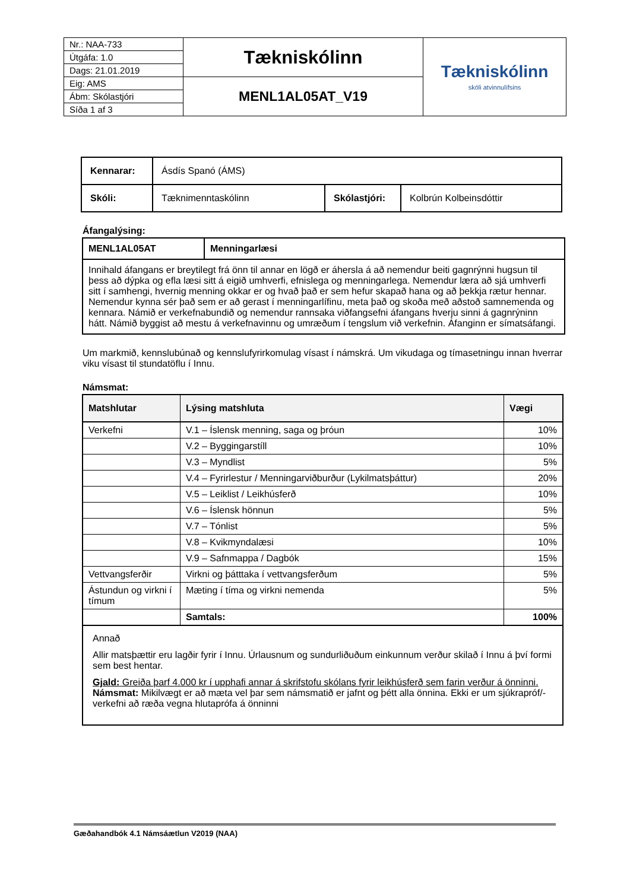| Nr.: NAA-733 | Tækniskólinn | Tækniskólinn skóli atvinnulífsins |
| Útgáfa: 1.0 | | |
| Dags: 21.01.2019 | | |
| Eig: AMS | MENL1AL05AT_V19 | |
| Ábm: Skólastjóri | | |
| Síða 1 af 3 | | |
| Kennarar: | Ásdís Spanó (ÁMS) | | |
| Skóli: | Tæknimenntaskólinn | Skólastjóri: | Kolbrún Kolbeinsdóttir |
Áfangalýsing:
| MENL1AL05AT | Menningarlæsi |
| Innihald áfangans er breytilegt frá önn til annar en lögð er áhersla á að nemendur beiti gagnrýnni hugsun til þess að dýpka og efla læsi sitt á eigið umhverfi, efnislega og menningarlega. Nemendur læra að sjá umhverfi sitt í samhengi, hvernig menning okkar er og hvað það er sem hefur skapað hana og að þekkja rætur hennar. Nemendur kynna sér það sem er að gerast í menningarlífinu, meta það og skoða með aðstoð samnemenda og kennara. Námið er verkefnabundið og nemendur rannsaka viðfangsefni áfangans hverju sinni á gagnrýninn hátt. Námið byggist að mestu á verkefnavinnu og umræðum í tengslum við verkefnin. Áfanginn er símatsáfangi. | |
Um markmið, kennslubúnað og kennslufyrirkomulag vísast í námskrá. Um vikudaga og tímasetningu innan hverrar viku vísast til stundatöflu í Innu.
Námsmat:
| Matshlutar | Lýsing matshluta | Vægi |
| --- | --- | --- |
| Verkefni | V.1 – Íslensk menning, saga og þróun | 10% |
| | V.2 – Byggingarstíll | 10% |
| | V.3 – Myndlist | 5% |
| | V.4 – Fyrirlestur / Menningarviðburður (Lykilmatsþáttur) | 20% |
| | V.5 – Leiklist / Leikhúsferð | 10% |
| | V.6 – Íslensk hönnun | 5% |
| | V.7 – Tónlist | 5% |
| | V.8 – Kvikmyndalæsi | 10% |
| | V.9 – Safnmappa / Dagbók | 15% |
| Vettvangsferðir | Virkni og þátttaka í vettvangsferðum | 5% |
| Ástundun og virkni í tímum | Mæting í tíma og virkni nemenda | 5% |
| | Samtals: | 100% |
| Annað Allir matsþættir eru lagðir fyrir í Innu. Úrlausnum og sundurliðuðum einkunnum verður skilað í Innu á því formi sem best hentar. Gjald: Greiða þarf 4.000 kr í upphafi annar á skrifstofu skólans fyrir leikhúsferð sem farin verður á önninni. Námsmat: Mikilvægt er að mæta vel þar sem námsmatið er jafnt og þétt alla önnina. Ekki er um sjúkrapróf/-verkefni að ræða vegna hlutaprófa á önninni | | |
Gæðahandbók 4.1 Námsáætlun V2019 (NAA)